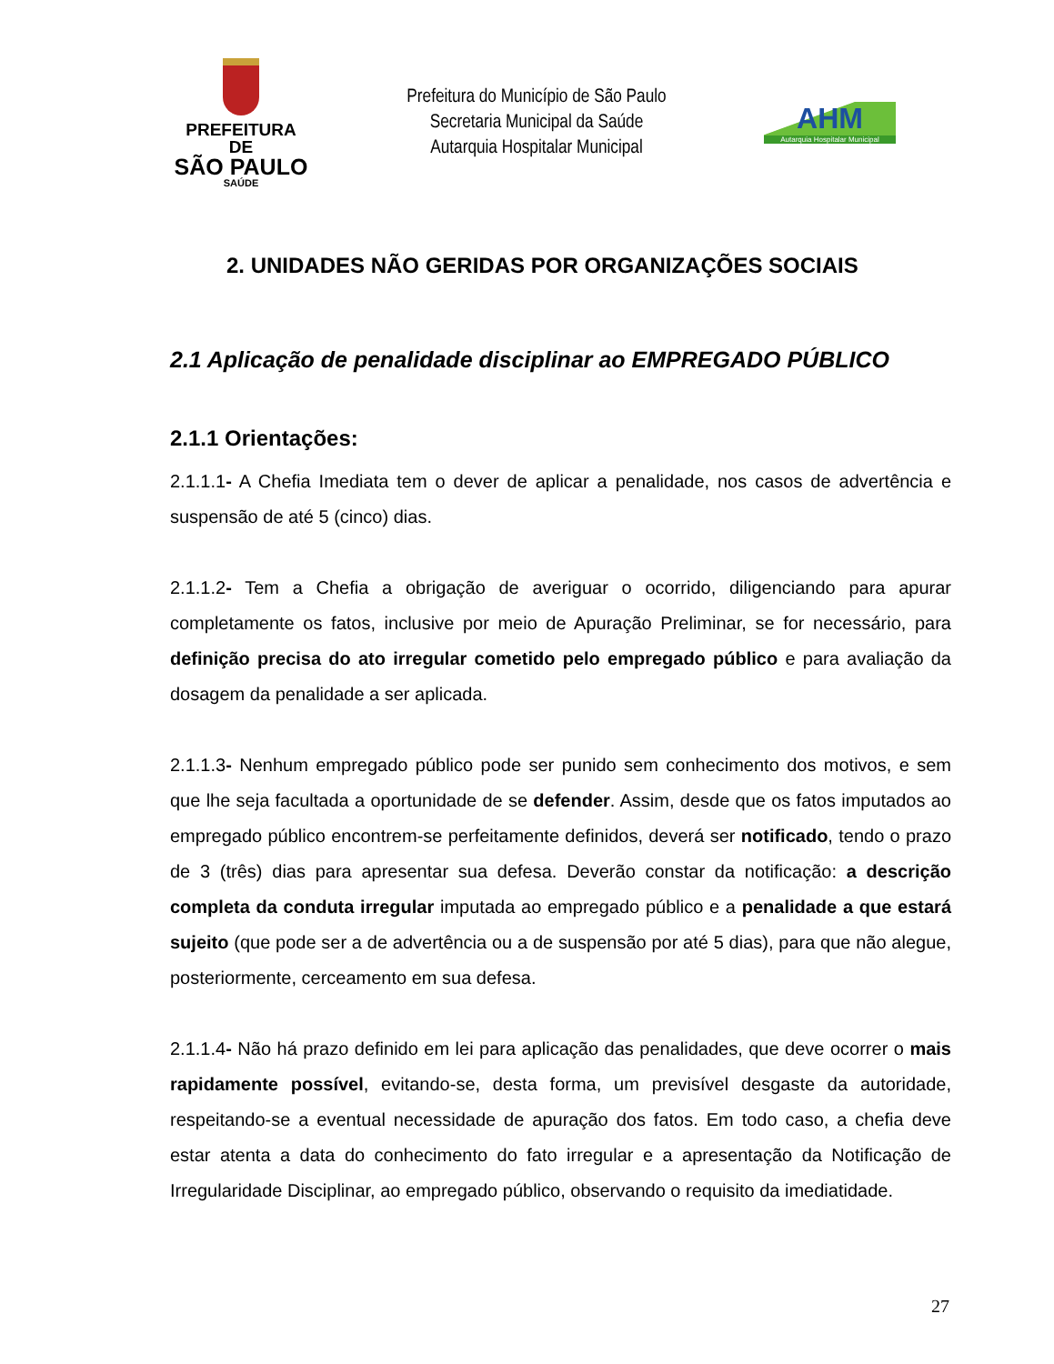PREFEITURA DE
SÃO PAULO
SAÚDE
Prefeitura do Município de São Paulo
Secretaria Municipal da Saúde
Autarquia Hospitalar Municipal
AHM
Autarquia Hospitalar Municipal
2. UNIDADES NÃO GERIDAS POR ORGANIZAÇÕES SOCIAIS
2.1 Aplicação de penalidade disciplinar ao EMPREGADO PÚBLICO
2.1.1 Orientações:
2.1.1.1- A Chefia Imediata tem o dever de aplicar a penalidade, nos casos de advertência e suspensão de até 5 (cinco) dias.
2.1.1.2- Tem a Chefia a obrigação de averiguar o ocorrido, diligenciando para apurar completamente os fatos, inclusive por meio de Apuração Preliminar, se for necessário, para definição precisa do ato irregular cometido pelo empregado público e para avaliação da dosagem da penalidade a ser aplicada.
2.1.1.3- Nenhum empregado público pode ser punido sem conhecimento dos motivos, e sem que lhe seja facultada a oportunidade de se defender. Assim, desde que os fatos imputados ao empregado público encontrem-se perfeitamente definidos, deverá ser notificado, tendo o prazo de 3 (três) dias para apresentar sua defesa. Deverão constar da notificação: a descrição completa da conduta irregular imputada ao empregado público e a penalidade a que estará sujeito (que pode ser a de advertência ou a de suspensão por até 5 dias), para que não alegue, posteriormente, cerceamento em sua defesa.
2.1.1.4- Não há prazo definido em lei para aplicação das penalidades, que deve ocorrer o mais rapidamente possível, evitando-se, desta forma, um previsível desgaste da autoridade, respeitando-se a eventual necessidade de apuração dos fatos. Em todo caso, a chefia deve estar atenta a data do conhecimento do fato irregular e a apresentação da Notificação de Irregularidade Disciplinar, ao empregado público, observando o requisito da imediatidade.
27